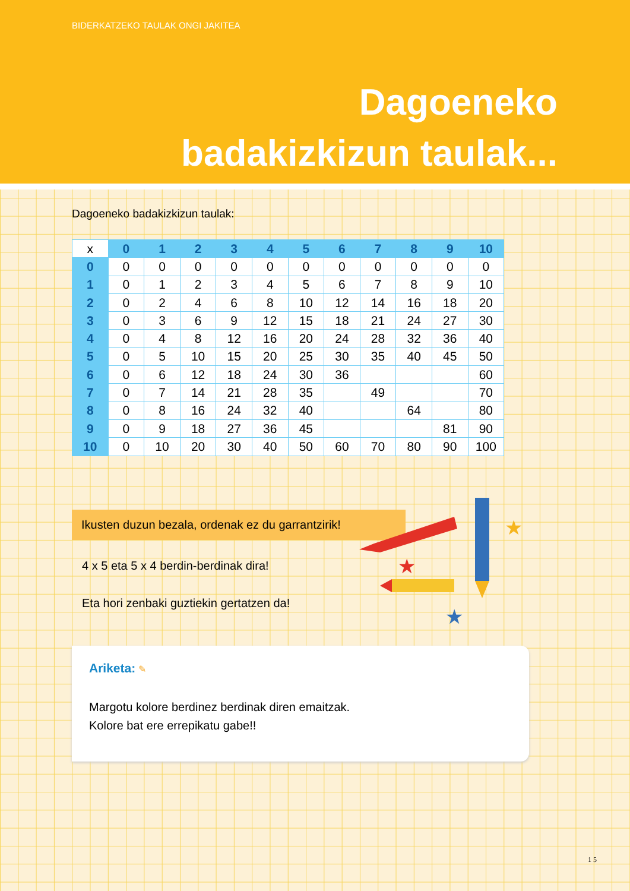BIDERKATZEKO TAULAK ONGI JAKITEA
Dagoeneko
badakizkizun taulak...
Dagoeneko badakizkizun taulak:
| x | 0 | 1 | 2 | 3 | 4 | 5 | 6 | 7 | 8 | 9 | 10 |
| --- | --- | --- | --- | --- | --- | --- | --- | --- | --- | --- | --- |
| 0 | 0 | 0 | 0 | 0 | 0 | 0 | 0 | 0 | 0 | 0 | 0 |
| 1 | 0 | 1 | 2 | 3 | 4 | 5 | 6 | 7 | 8 | 9 | 10 |
| 2 | 0 | 2 | 4 | 6 | 8 | 10 | 12 | 14 | 16 | 18 | 20 |
| 3 | 0 | 3 | 6 | 9 | 12 | 15 | 18 | 21 | 24 | 27 | 30 |
| 4 | 0 | 4 | 8 | 12 | 16 | 20 | 24 | 28 | 32 | 36 | 40 |
| 5 | 0 | 5 | 10 | 15 | 20 | 25 | 30 | 35 | 40 | 45 | 50 |
| 6 | 0 | 6 | 12 | 18 | 24 | 30 | 36 | | | | 60 |
| 7 | 0 | 7 | 14 | 21 | 28 | 35 | | 49 | | | 70 |
| 8 | 0 | 8 | 16 | 24 | 32 | 40 | | | 64 | | 80 |
| 9 | 0 | 9 | 18 | 27 | 36 | 45 | | | | 81 | 90 |
| 10 | 0 | 10 | 20 | 30 | 40 | 50 | 60 | 70 | 80 | 90 | 100 |
Ikusten duzun bezala, ordenak ez du garrantzirik!
4 x 5 eta 5 x 4 berdin-berdinak dira!
Eta hori zenbaki guztiekin gertatzen da!
Ariketa: ✎
Margotu kolore berdinez berdinak diren emaitzak.
Kolore bat ere errepikatu gabe!!
★
★
★
1 5